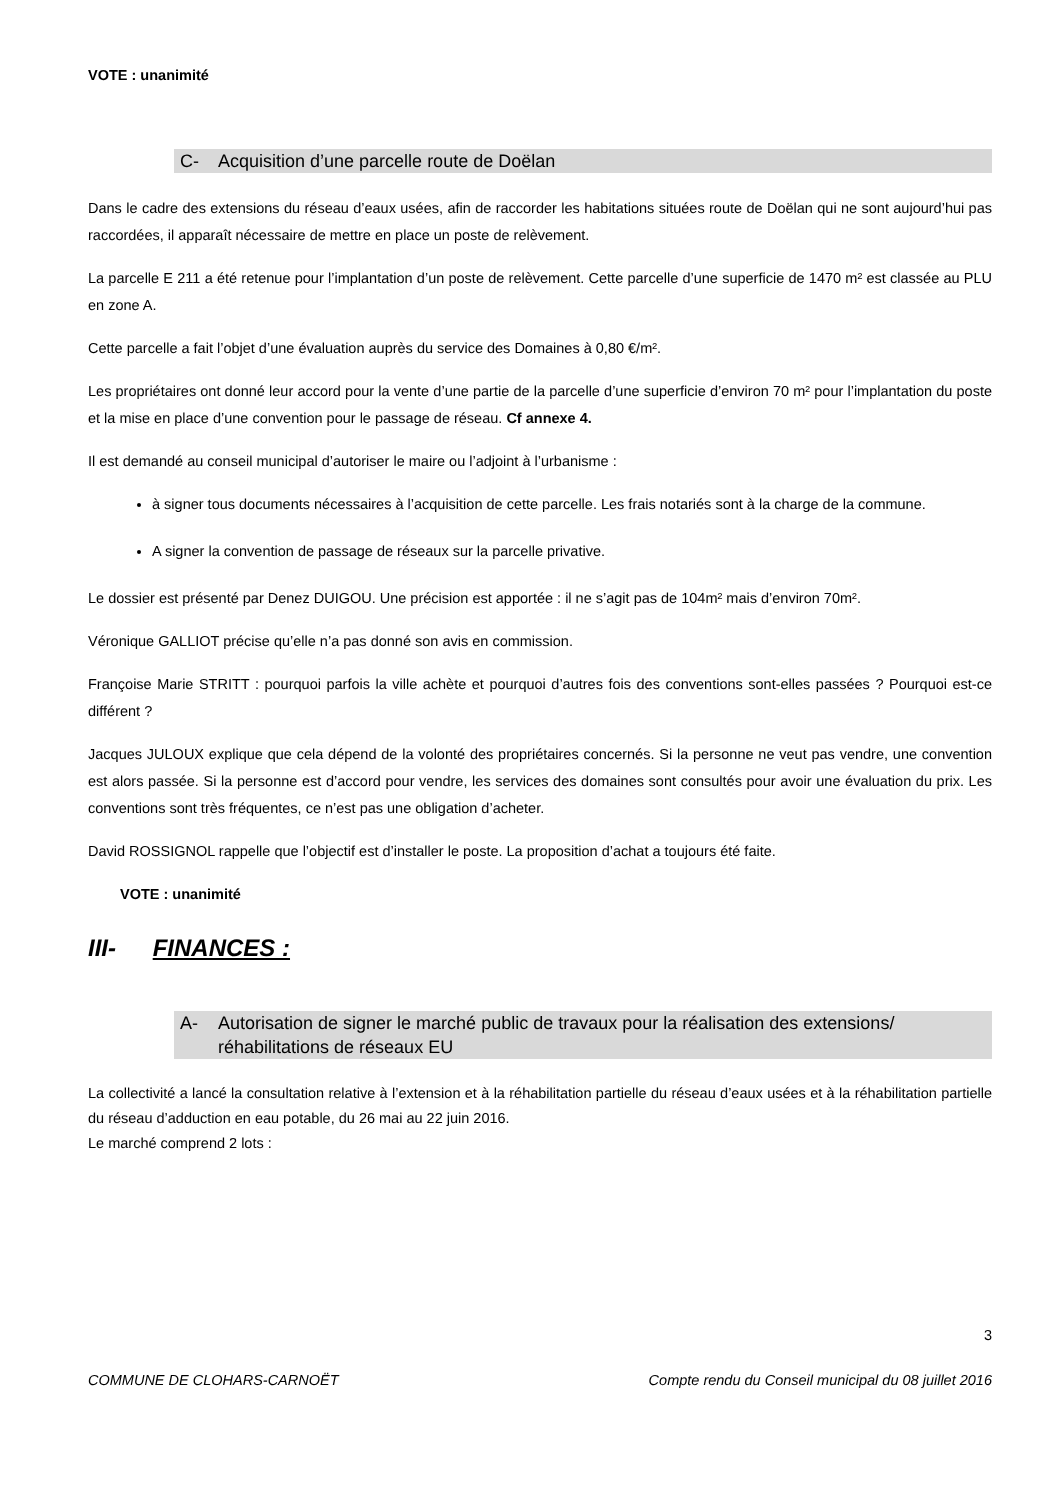VOTE : unanimité
C- Acquisition d’une parcelle route de Doëlan
Dans le cadre des extensions du réseau d’eaux usées, afin de raccorder les habitations situées route de Doëlan qui ne sont aujourd’hui pas raccordées, il apparaît nécessaire de mettre en place un poste de relèvement.
La parcelle E 211 a été retenue pour l’implantation d’un poste de relèvement. Cette parcelle d’une superficie de 1470 m² est classée au PLU en zone A.
Cette parcelle a fait l’objet d’une évaluation auprès du service des Domaines à 0,80 €/m².
Les propriétaires ont donné leur accord pour la vente d’une partie de la parcelle d’une superficie d’environ 70 m² pour l’implantation du poste et la mise en place d’une convention pour le passage de réseau. Cf annexe 4.
Il est demandé au conseil municipal d’autoriser le maire ou l’adjoint à l’urbanisme :
à signer tous documents nécessaires à l’acquisition de cette parcelle. Les frais notariés sont à la charge de la commune.
A signer la convention de passage de réseaux sur la parcelle privative.
Le dossier est présenté par Denez DUIGOU. Une précision est apportée : il ne s’agit pas de 104m² mais d’environ 70m².
Véronique GALLIOT précise qu’elle n’a pas donné son avis en commission.
Françoise Marie STRITT : pourquoi parfois la ville achète et pourquoi d’autres fois des conventions sont-elles passées ? Pourquoi est-ce différent ?
Jacques JULOUX explique que cela dépend de la volonté des propriétaires concernés. Si la personne ne veut pas vendre, une convention est alors passée. Si la personne est d’accord pour vendre, les services des domaines sont consultés pour avoir une évaluation du prix. Les conventions sont très fréquentes, ce n’est pas une obligation d’acheter.
David ROSSIGNOL rappelle que l’objectif est d’installer le poste. La proposition d’achat a toujours été faite.
VOTE : unanimité
III- FINANCES :
A- Autorisation de signer le marché public de travaux pour la réalisation des extensions/ réhabilitations de réseaux EU
La collectivité a lancé la consultation relative à l’extension et à la réhabilitation partielle du réseau d’eaux usées et à la réhabilitation partielle du réseau d’adduction en eau potable, du 26 mai au 22 juin 2016.
Le marché comprend 2 lots :
3
COMMUNE DE CLOHARS-CARNOËT Compte rendu du Conseil municipal du 08 juillet 2016